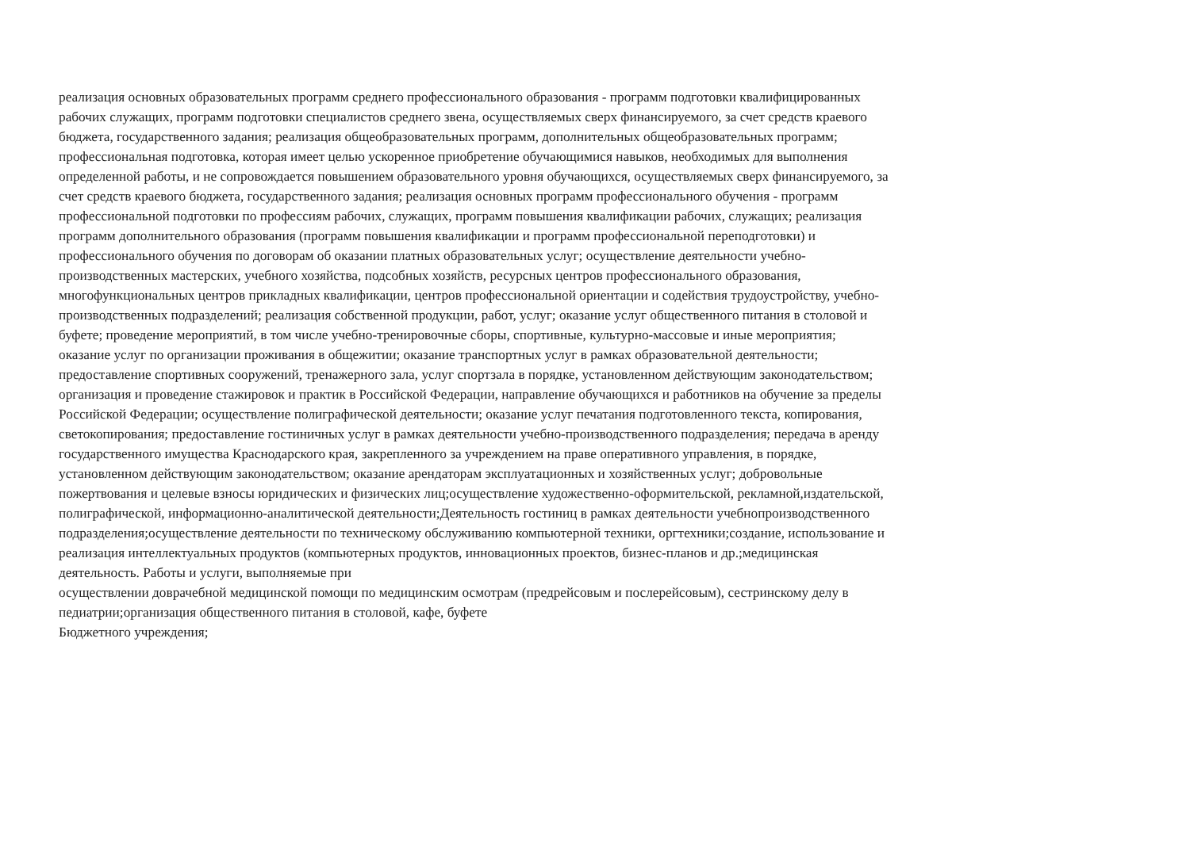реализация основных образовательных программ среднего профессионального образования - программ подготовки квалифицированных
рабочих служащих, программ подготовки специалистов среднего звена, осуществляемых сверх финансируемого, за счет средств краевого
бюджета, государственного задания; реализация общеобразовательных программ, дополнительных общеобразовательных программ;
профессиональная подготовка, которая имеет целью ускоренное приобретение обучающимися навыков, необходимых для выполнения
определенной работы, и не сопровождается повышением образовательного уровня обучающихся, осуществляемых сверх финансируемого, за
счет средств краевого бюджета, государственного задания; реализация основных программ профессионального обучения - программ
профессиональной подготовки по профессиям рабочих, служащих, программ повышения квалификации рабочих, служащих; реализация
программ дополнительного образования (программ повышения квалификации и программ профессиональной переподготовки) и
профессионального обучения по договорам об оказании платных образовательных услуг; осуществление деятельности учебно-
производственных мастерских, учебного хозяйства, подсобных хозяйств, ресурсных центров профессионального образования,
многофункциональных центров прикладных квалификации, центров профессиональной ориентации и содействия трудоустройству, учебно-
производственных подразделений; реализация собственной продукции, работ, услуг; оказание услуг общественного питания в столовой и
буфете; проведение мероприятий, в том числе учебно-тренировочные сборы, спортивные, культурно-массовые и иные мероприятия;
оказание услуг по организации проживания в общежитии; оказание транспортных услуг в рамках образовательной деятельности;
предоставление спортивных сооружений, тренажерного зала, услуг спортзала в порядке, установленном действующим законодательством;
организация и проведение стажировок и практик в Российской Федерации, направление обучающихся и работников на обучение за пределы
Российской Федерации; осуществление полиграфической деятельности; оказание услуг печатания подготовленного текста, копирования,
светокопирования; предоставление гостиничных услуг в рамках деятельности учебно-производственного подразделения; передача в аренду
государственного имущества Краснодарского края, закрепленного за учреждением на праве оперативного управления, в порядке,
установленном действующим законодательством; оказание арендаторам эксплуатационных и хозяйственных услуг; добровольные
пожертвования и целевые взносы юридических и физических лиц;осуществление художественно-оформительской, рекламной,издательской,
полиграфической, информационно-аналитической деятельности;Деятельность гостиниц в рамках деятельности учебнопроизводственного
подразделения;осуществление деятельности по техническому обслуживанию компьютерной техники, оргтехники;создание, использование и
реализация интеллектуальных продуктов (компьютерных продуктов, инновационных проектов, бизнес-планов и др.;медицинская
деятельность. Работы и услуги, выполняемые при
осуществлении доврачебной медицинской помощи по медицинским осмотрам (предрейсовым и послерейсовым), сестринскому делу в
педиатрии;организация общественного питания в столовой, кафе, буфете
Бюджетного учреждения;